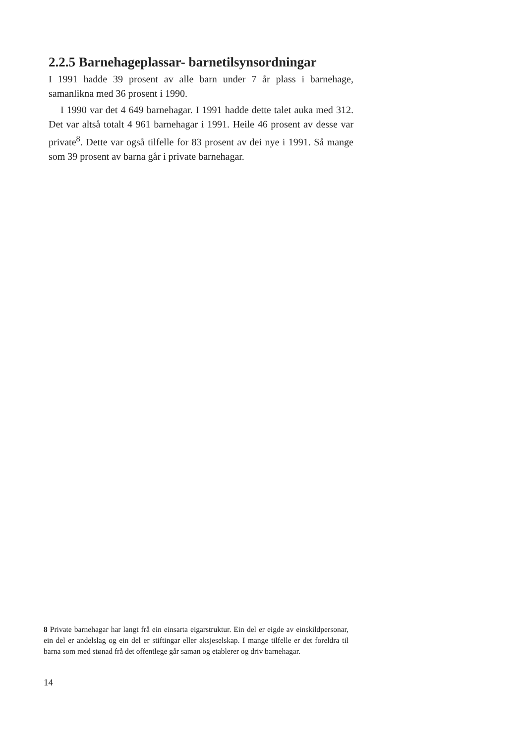2.2.5 Barnehageplassar- barnetilsynsordningar
I 1991 hadde 39 prosent av alle barn under 7 år plass i barnehage, samanlikna med 36 prosent i 1990.
I 1990 var det 4 649 barnehagar. I 1991 hadde dette talet auka med 312. Det var altså totalt 4 961 barnehagar i 1991. Heile 46 prosent av desse var private<sup>8</sup>. Dette var også tilfelle for 83 prosent av dei nye i 1991. Så mange som 39 prosent av barna går i private barnehagar.
8 Private barnehagar har langt frå ein einsarta eigarstruktur. Ein del er eigde av einskildpersonar, ein del er andelslag og ein del er stiftingar eller aksjeselskap. I mange tilfelle er det foreldra til barna som med stønad frå det offentlege går saman og etablerer og driv barnehagar.
14